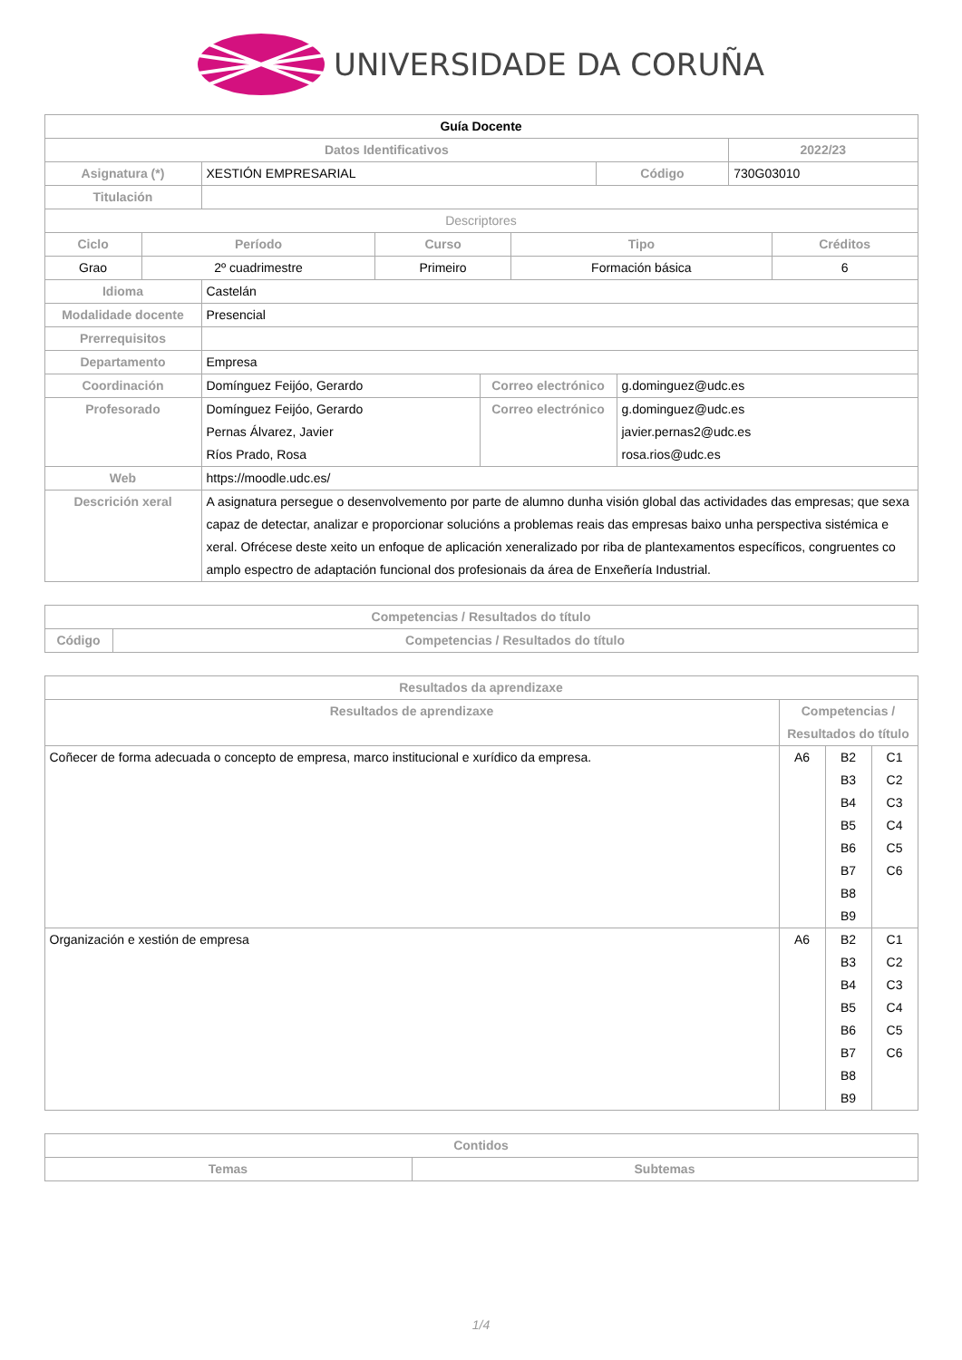UNIVERSIDADE DA CORUÑA
| Guía Docente | | | |
| --- | --- | --- | --- |
| Datos Identificativos | | | 2022/23 |
| Asignatura (*) | XESTIÓN EMPRESARIAL | Código | 730G03010 |
| Titulación | | | |
| Descriptores | | | |
| Ciclo | Período | Curso | Tipo | Créditos |
| --- | --- | --- | --- | --- |
| Grao | 2º cuadrimestre | Primeiro | Formación básica | 6 |
| Idioma | Castelán | | |
| Modalidade docente | Presencial | | |
| Prerrequisitos | | | |
| Departamento | Empresa | | |
| Coordinación | Domínguez Feijóo, Gerardo | Correo electrónico | g.dominguez@udc.es |
| Profesorado | Domínguez Feijóo, Gerardo Pernas Álvarez, Javier Ríos Prado, Rosa | Correo electrónico | g.dominguez@udc.es javier.pernas2@udc.es rosa.rios@udc.es |
| Web | https://moodle.udc.es/ | | |
| Descrición xeral | A asignatura persegue o desenvolvemento por parte de alumno dunha visión global das actividades das empresas; que sexa capaz de detectar, analizar e proporcionar solucións a problemas reais das empresas baixo unha perspectiva sistémica e xeral. Ofrécese deste xeito un enfoque de aplicación xeneralizado por riba de plantexamentos específicos, congruentes co amplo espectro de adaptación funcional dos profesionais da área de Enxeñería Industrial. | | |
| Competencias / Resultados do título | |
| --- | --- |
| Código | Competencias / Resultados do título |
| Resultados da aprendizaxe | | | |
| --- | --- | --- | --- |
| Resultados de aprendizaxe | Competencias / Resultados do título | | |
| Coñecer de forma adecuada o concepto de empresa, marco institucional e xurídico da empresa. | A6 | B2 B3 B4 B5 B6 B7 B8 B9 | C1 C2 C3 C4 C5 C6 |
| Organización e xestión de empresa | A6 | B2 B3 B4 B5 B6 B7 B8 B9 | C1 C2 C3 C4 C5 C6 |
| Contidos | |
| --- | --- |
| Temas | Subtemas |
1/4